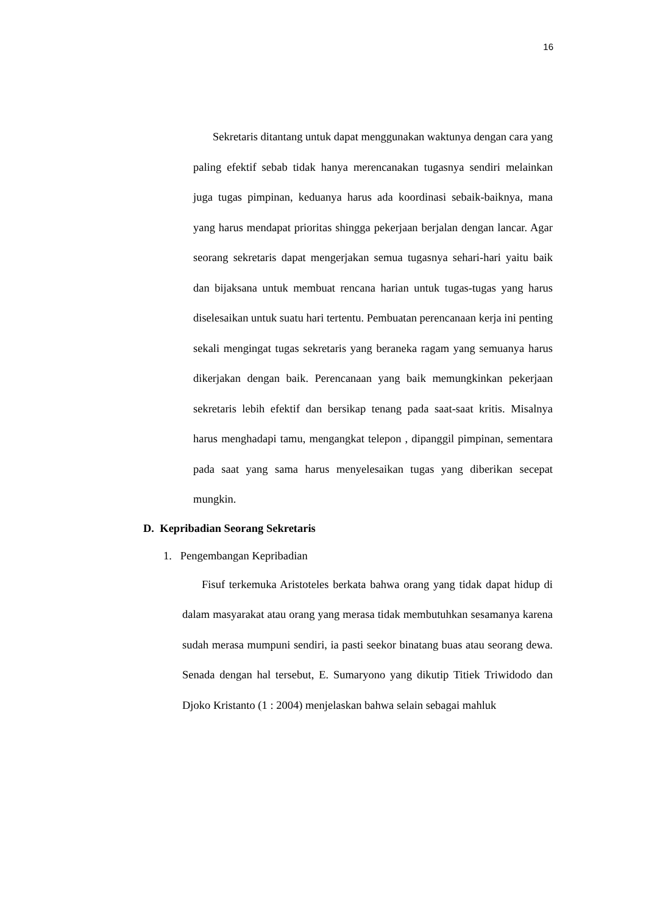16
Sekretaris ditantang untuk dapat menggunakan waktunya dengan cara yang paling efektif sebab tidak hanya merencanakan tugasnya sendiri melainkan juga tugas pimpinan, keduanya harus ada koordinasi sebaik-baiknya, mana yang harus mendapat prioritas shingga pekerjaan berjalan dengan lancar. Agar seorang sekretaris dapat mengerjakan semua tugasnya sehari-hari yaitu baik dan bijaksana untuk membuat rencana harian untuk tugas-tugas yang harus diselesaikan untuk suatu hari tertentu. Pembuatan perencanaan kerja ini penting sekali mengingat tugas sekretaris yang beraneka ragam yang semuanya harus dikerjakan dengan baik. Perencanaan yang baik memungkinkan pekerjaan sekretaris lebih efektif dan bersikap tenang pada saat-saat kritis. Misalnya harus menghadapi tamu, mengangkat telepon , dipanggil pimpinan, sementara pada saat yang sama harus menyelesaikan tugas yang diberikan secepat mungkin.
D. Kepribadian Seorang Sekretaris
1. Pengembangan Kepribadian
Fisuf terkemuka Aristoteles berkata bahwa orang yang tidak dapat hidup di dalam masyarakat atau orang yang merasa tidak membutuhkan sesamanya karena sudah merasa mumpuni sendiri, ia pasti seekor binatang buas atau seorang dewa. Senada dengan hal tersebut, E. Sumaryono yang dikutip Titiek Triwidodo dan Djoko Kristanto (1 : 2004) menjelaskan bahwa selain sebagai mahluk